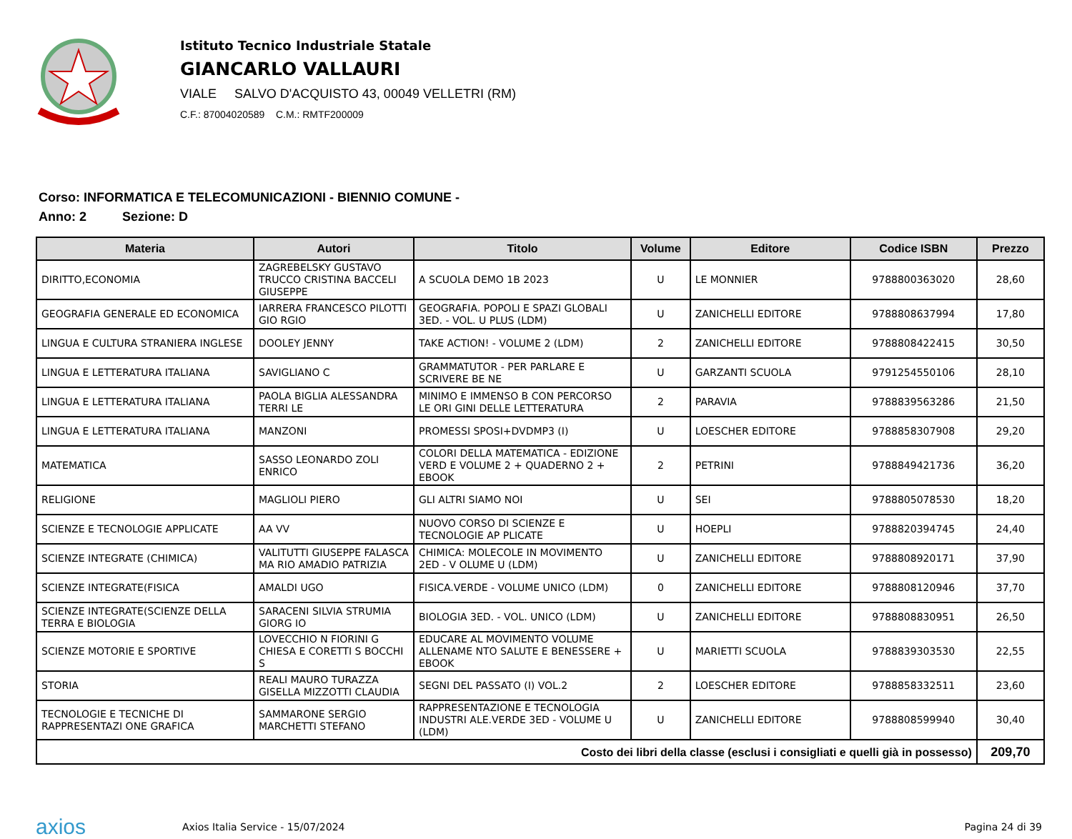Istituto Tecnico Industriale Statale
GIANCARLO VALLAURI
VIALE SALVO D'ACQUISTO 43, 00049 VELLETRI (RM)
C.F.: 87004020589 C.M.: RMTF200009
Corso: INFORMATICA E TELECOMUNICAZIONI - BIENNIO COMUNE -
Anno: 2 Sezione: D
| Materia | Autori | Titolo | Volume | Editore | Codice ISBN | Prezzo |
| --- | --- | --- | --- | --- | --- | --- |
| DIRITTO,ECONOMIA | ZAGREBELSKY GUSTAVO TRUCCO CRISTINA BACCELI GIUSEPPE | A SCUOLA DEMO 1B 2023 | U | LE MONNIER | 9788800363020 | 28,60 |
| GEOGRAFIA GENERALE ED ECONOMICA | IARRERA FRANCESCO PILOTTI GIO RGIO | GEOGRAFIA. POPOLI E SPAZI GLOBALI 3ED. - VOL. U PLUS (LDM) | U | ZANICHELLI EDITORE | 9788808637994 | 17,80 |
| LINGUA E CULTURA STRANIERA INGLESE | DOOLEY JENNY | TAKE ACTION! - VOLUME 2 (LDM) | 2 | ZANICHELLI EDITORE | 9788808422415 | 30,50 |
| LINGUA E LETTERATURA ITALIANA | SAVIGLIANO C | GRAMMATUTOR - PER PARLARE E SCRIVERE BE NE | U | GARZANTI SCUOLA | 9791254550106 | 28,10 |
| LINGUA E LETTERATURA ITALIANA | PAOLA BIGLIA ALESSANDRA TERRI LE | MINIMO E IMMENSO B CON PERCORSO LE ORI GINI DELLE LETTERATURA | 2 | PARAVIA | 9788839563286 | 21,50 |
| LINGUA E LETTERATURA ITALIANA | MANZONI | PROMESSI SPOSI+DVDMP3 (I) | U | LOESCHER EDITORE | 9788858307908 | 29,20 |
| MATEMATICA | SASSO LEONARDO ZOLI ENRICO | COLORI DELLA MATEMATICA - EDIZIONE VERD E VOLUME 2 + QUADERNO 2 + EBOOK | 2 | PETRINI | 9788849421736 | 36,20 |
| RELIGIONE | MAGLIOLI PIERO | GLI ALTRI SIAMO NOI | U | SEI | 9788805078530 | 18,20 |
| SCIENZE E TECNOLOGIE APPLICATE | AA VV | NUOVO CORSO DI SCIENZE E TECNOLOGIE AP PLICATE | U | HOEPLI | 9788820394745 | 24,40 |
| SCIENZE INTEGRATE (CHIMICA) | VALITUTTI GIUSEPPE FALASCA MA RIO AMADIO PATRIZIA | CHIMICA: MOLECOLE IN MOVIMENTO 2ED - V OLUME U (LDM) | U | ZANICHELLI EDITORE | 9788808920171 | 37,90 |
| SCIENZE INTEGRATE(FISICA | AMALDI UGO | FISICA.VERDE - VOLUME UNICO (LDM) | 0 | ZANICHELLI EDITORE | 9788808120946 | 37,70 |
| SCIENZE INTEGRATE(SCIENZE DELLA TERRA E BIOLOGIA | SARACENI SILVIA STRUMIA GIORG IO | BIOLOGIA 3ED. - VOL. UNICO (LDM) | U | ZANICHELLI EDITORE | 9788808830951 | 26,50 |
| SCIENZE MOTORIE E SPORTIVE | LOVECCHIO N FIORINI G CHIESA E CORETTI S BOCCHI S | EDUCARE AL MOVIMENTO VOLUME ALLENAME NTO SALUTE E BENESSERE + EBOOK | U | MARIETTI SCUOLA | 9788839303530 | 22,55 |
| STORIA | REALI MAURO TURAZZA GISELLA MIZZOTTI CLAUDIA | SEGNI DEL PASSATO (I) VOL.2 | 2 | LOESCHER EDITORE | 9788858332511 | 23,60 |
| TECNOLOGIE E TECNICHE DI RAPPRESENTAZI ONE GRAFICA | SAMMARONE SERGIO MARCHETTI STEFANO | RAPPRESENTAZIONE E TECNOLOGIA INDUSTRI ALE.VERDE 3ED - VOLUME U (LDM) | U | ZANICHELLI EDITORE | 9788808599940 | 30,40 |
| Costo dei libri della classe (esclusi i consigliati e quelli già in possesso) | | | | | | 209,70 |
axios
Axios Italia Service - 15/07/2024
Pagina 24 di 39